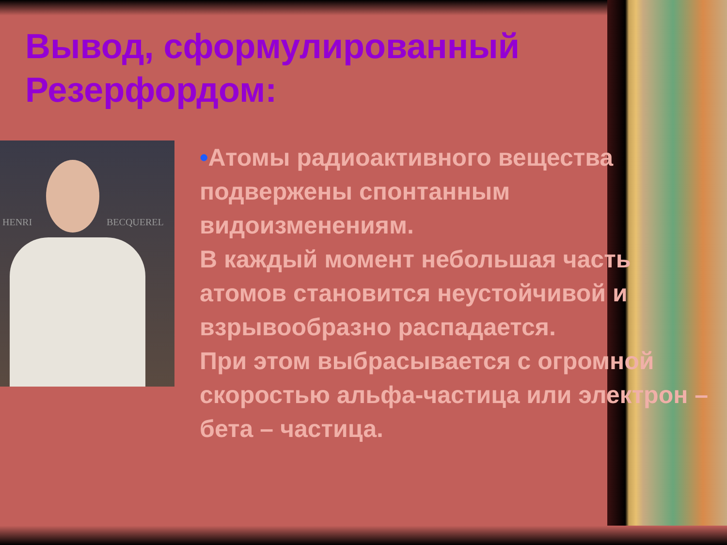Вывод, сформулированный Резерфордом:
HENRI BECQUEREL
•Атомы радиоактивного вещества подвержены спонтанным видоизменениям.
В каждый момент небольшая часть атомов становится неустойчивой и взрывообразно распадается.
При этом выбрасывается с огромной скоростью альфа-частица или электрон – бета – частица.